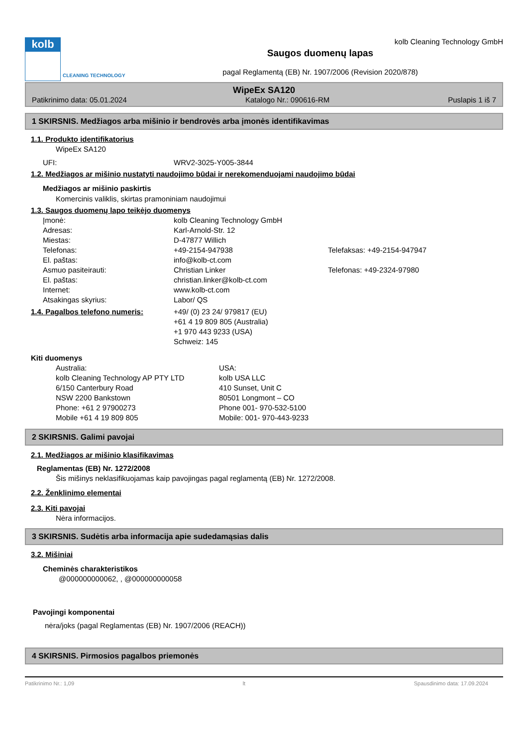kolb
CLEANING TECHNOLOGY
kolb Cleaning Technology GmbH
Saugos duomenų lapas
pagal Reglamentą (EB) Nr. 1907/2006 (Revision 2020/878)
WipeEx SA120
Patikrinimo data: 05.01.2024 Katalogo Nr.: 090616-RM Puslapis 1 iš 7
1 SKIRSNIS. Medžiagos arba mišinio ir bendrovės arba įmonės identifikavimas
1.1. Produkto identifikatorius
WipeEx SA120
UFI: WRV2-3025-Y005-3844
1.2. Medžiagos ar mišinio nustatyti naudojimo būdai ir nerekomenduojami naudojimo būdai
Medžiagos ar mišinio paskirtis
Komercinis valiklis, skirtas pramoniniam naudojimui
1.3. Saugos duomenų lapo teikėjo duomenys
Įmonė: kolb Cleaning Technology GmbH
Adresas: Karl-Arnold-Str. 12
Miestas: D-47877 Willich
Telefonas: +49-2154-947938 Telefaksas: +49-2154-947947
El. paštas: info@kolb-ct.com
Asmuo pasiteirauti: Christian Linker Telefonas: +49-2324-97980
El. paštas: christian.linker@kolb-ct.com
Internet: www.kolb-ct.com
Atsakingas skyrius: Labor/ QS
1.4. Pagalbos telefono numeris: +49/ (0) 23 24/ 979817 (EU)
+61 4 19 809 805 (Australia)
+1 970 443 9233 (USA)
Schweiz: 145
Kiti duomenys
Australia:
kolb Cleaning Technology AP PTY LTD
6/150 Canterbury Road
NSW 2200 Bankstown
Phone: +61 2 97900273
Mobile +61 4 19 809 805 USA:
kolb USA LLC
410 Sunset, Unit C
80501 Longmont – CO
Phone 001- 970-532-5100
Mobile: 001- 970-443-9233
2 SKIRSNIS. Galimi pavojai
2.1. Medžiagos ar mišinio klasifikavimas
Reglamentas (EB) Nr. 1272/2008
Šis mišinys neklasifikuojamas kaip pavojingas pagal reglamentą (EB) Nr. 1272/2008.
2.2. Ženklinimo elementai
2.3. Kiti pavojai
Nėra informacijos.
3 SKIRSNIS. Sudėtis arba informacija apie sudedamąsias dalis
3.2. Mišiniai
Cheminės charakteristikos
@000000000062, , @000000000058
Pavojingi komponentai
nėra/joks (pagal Reglamentas (EB) Nr. 1907/2006 (REACH))
4 SKIRSNIS. Pirmosios pagalbos priemonės
Patikrinimo Nr.: 1,09 lt Spausdinimo data: 17.09.2024